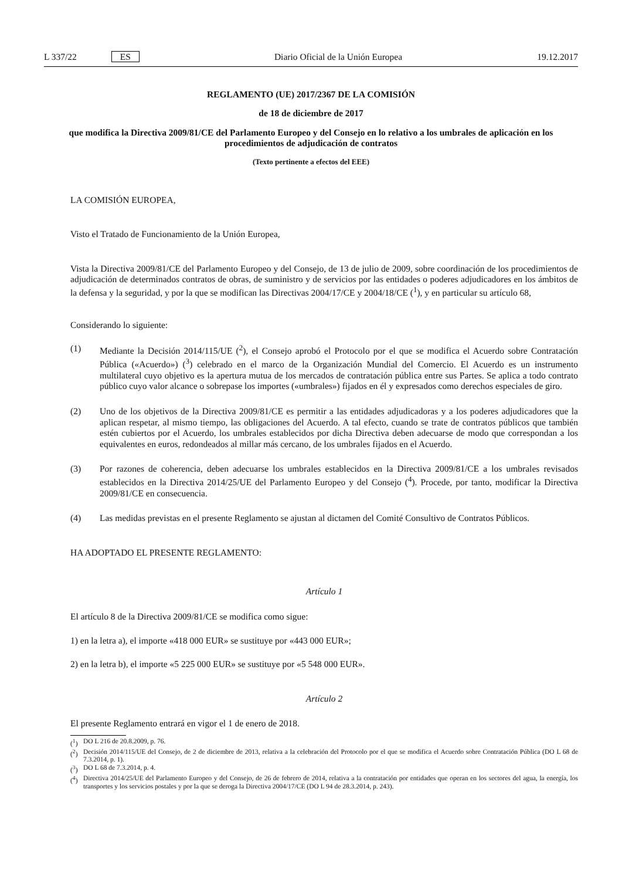L 337/22 ES Diario Oficial de la Unión Europea 19.12.2017
REGLAMENTO (UE) 2017/2367 DE LA COMISIÓN
de 18 de diciembre de 2017
que modifica la Directiva 2009/81/CE del Parlamento Europeo y del Consejo en lo relativo a los umbrales de aplicación en los procedimientos de adjudicación de contratos
(Texto pertinente a efectos del EEE)
LA COMISIÓN EUROPEA,
Visto el Tratado de Funcionamiento de la Unión Europea,
Vista la Directiva 2009/81/CE del Parlamento Europeo y del Consejo, de 13 de julio de 2009, sobre coordinación de los procedimientos de adjudicación de determinados contratos de obras, de suministro y de servicios por las entidades o poderes adjudicadores en los ámbitos de la defensa y la seguridad, y por la que se modifican las Directivas 2004/17/CE y 2004/18/CE (<sup>1</sup>), y en particular su artículo 68,
Considerando lo siguiente:
(1) Mediante la Decisión 2014/115/UE (<sup>2</sup>), el Consejo aprobó el Protocolo por el que se modifica el Acuerdo sobre Contratación Pública («Acuerdo») (<sup>3</sup>) celebrado en el marco de la Organización Mundial del Comercio. El Acuerdo es un instrumento multilateral cuyo objetivo es la apertura mutua de los mercados de contratación pública entre sus Partes. Se aplica a todo contrato público cuyo valor alcance o sobrepase los importes («umbrales») fijados en él y expresados como derechos especiales de giro.
(2) Uno de los objetivos de la Directiva 2009/81/CE es permitir a las entidades adjudicadoras y a los poderes adjudicadores que la aplican respetar, al mismo tiempo, las obligaciones del Acuerdo. A tal efecto, cuando se trate de contratos públicos que también estén cubiertos por el Acuerdo, los umbrales establecidos por dicha Directiva deben adecuarse de modo que correspondan a los equivalentes en euros, redondeados al millar más cercano, de los umbrales fijados en el Acuerdo.
(3) Por razones de coherencia, deben adecuarse los umbrales establecidos en la Directiva 2009/81/CE a los umbrales revisados establecidos en la Directiva 2014/25/UE del Parlamento Europeo y del Consejo (<sup>4</sup>). Procede, por tanto, modificar la Directiva 2009/81/CE en consecuencia.
(4) Las medidas previstas en el presente Reglamento se ajustan al dictamen del Comité Consultivo de Contratos Públicos.
HA ADOPTADO EL PRESENTE REGLAMENTO:
Artículo 1
El artículo 8 de la Directiva 2009/81/CE se modifica como sigue:
1) en la letra a), el importe «418 000 EUR» se sustituye por «443 000 EUR»;
2) en la letra b), el importe «5 225 000 EUR» se sustituye por «5 548 000 EUR».
Artículo 2
El presente Reglamento entrará en vigor el 1 de enero de 2018.
(<sup>1</sup>) DO L 216 de 20.8.2009, p. 76.
(<sup>2</sup>) Decisión 2014/115/UE del Consejo, de 2 de diciembre de 2013, relativa a la celebración del Protocolo por el que se modifica el Acuerdo sobre Contratación Pública (DO L 68 de 7.3.2014, p. 1).
(<sup>3</sup>) DO L 68 de 7.3.2014, p. 4.
(<sup>4</sup>) Directiva 2014/25/UE del Parlamento Europeo y del Consejo, de 26 de febrero de 2014, relativa a la contratación por entidades que operan en los sectores del agua, la energía, los transportes y los servicios postales y por la que se deroga la Directiva 2004/17/CE (DO L 94 de 28.3.2014, p. 243).